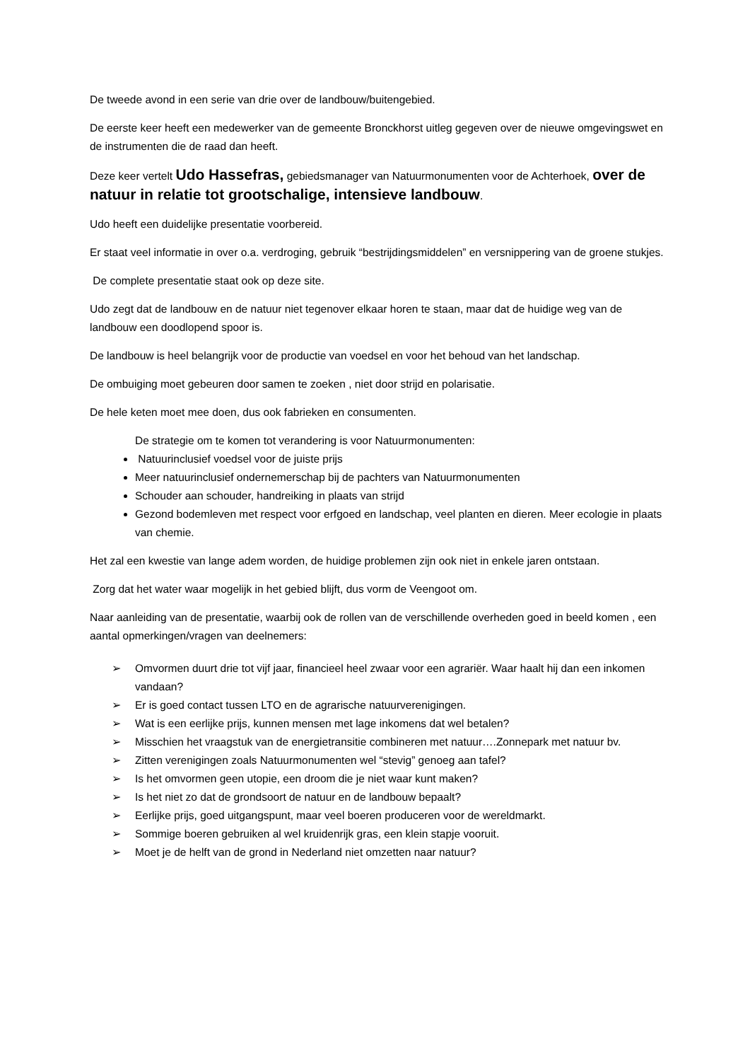De tweede avond in een serie van drie over de landbouw/buitengebied.
De eerste keer heeft een medewerker van de gemeente Bronckhorst uitleg gegeven over de nieuwe omgevingswet en de instrumenten die de raad dan heeft.
Deze keer vertelt Udo Hassefras, gebiedsmanager van Natuurmonumenten voor de Achterhoek, over de natuur in relatie tot grootschalige, intensieve landbouw.
Udo heeft een duidelijke presentatie voorbereid.
Er staat veel informatie in over o.a. verdroging, gebruik “bestrijdingsmiddelen” en versnippering van de groene stukjes.
De complete presentatie staat ook op deze site.
Udo zegt dat de landbouw en de natuur niet tegenover elkaar horen te staan, maar dat de huidige weg van de landbouw een doodlopend spoor is.
De landbouw is heel belangrijk voor de productie van voedsel en voor het behoud van het landschap.
De ombuiging moet gebeuren door samen te zoeken , niet door strijd en polarisatie.
De hele keten moet mee doen, dus ook fabrieken en consumenten.
De strategie om te komen tot verandering is voor Natuurmonumenten:
Natuurinclusief voedsel voor de juiste prijs
Meer natuurinclusief ondernemerschap bij de pachters van Natuurmonumenten
Schouder aan schouder, handreiking in plaats van strijd
Gezond bodemleven met respect voor erfgoed en landschap, veel planten en dieren. Meer ecologie in plaats van chemie.
Het zal een kwestie van lange adem worden, de huidige problemen zijn ook niet in enkele jaren ontstaan.
Zorg dat het water waar mogelijk in het gebied blijft, dus vorm de Veengoot om.
Naar aanleiding van de presentatie, waarbij ook de rollen van de verschillende overheden goed in beeld komen , een aantal opmerkingen/vragen van deelnemers:
➢ Omvormen duurt drie tot vijf jaar, financieel heel zwaar voor een agrariër. Waar haalt hij dan een inkomen vandaan?
➢ Er is goed contact tussen LTO en de agrarische natuurverenigingen.
➢ Wat is een eerlijke prijs, kunnen mensen met lage inkomens dat wel betalen?
➢ Misschien het vraagstuk van de energietransitie combineren met natuur….Zonnepark met natuur bv.
➢ Zitten verenigingen zoals Natuurmonumenten wel “stevig” genoeg aan tafel?
➢ Is het omvormen geen utopie, een droom die je niet waar kunt maken?
➢ Is het niet zo dat de grondsoort de natuur en de landbouw bepaalt?
➢ Eerlijke prijs, goed uitgangspunt, maar veel boeren produceren voor de wereldmarkt.
➢ Sommige boeren gebruiken al wel kruidenrijk gras, een klein stapje vooruit.
➢ Moet je de helft van de grond in Nederland niet omzetten naar natuur?